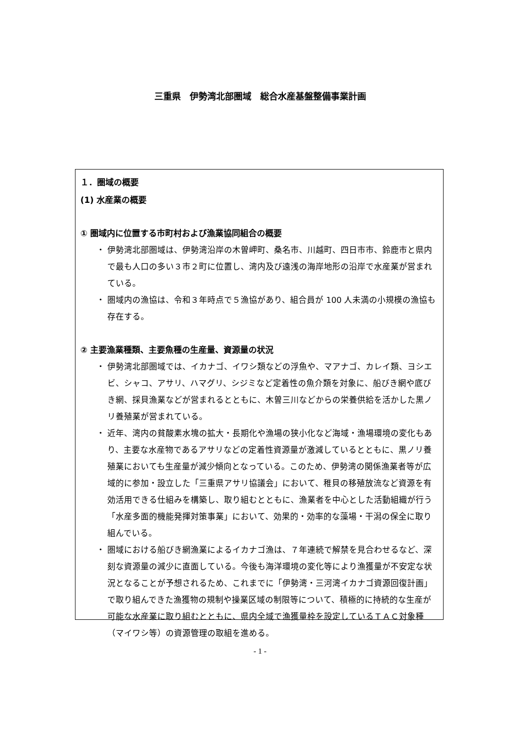三重県　伊勢湾北部圏域　総合水産基盤整備事業計画
１．圏域の概要
(1) 水産業の概要
① 圏域内に位置する市町村および漁業協同組合の概要
・ 伊勢湾北部圏域は、伊勢湾沿岸の木曽岬町、桑名市、川越町、四日市市、鈴鹿市と県内で最も人口の多い３市２町に位置し、湾内及び遠浅の海岸地形の沿岸で水産業が営まれている。
・ 圏域内の漁協は、令和３年時点で５漁協があり、組合員が 100 人未満の小規模の漁協も存在する。
② 主要漁業種類、主要魚種の生産量、資源量の状況
・ 伊勢湾北部圏域では、イカナゴ、イワシ類などの浮魚や、マアナゴ、カレイ類、ヨシエビ、シャコ、アサリ、ハマグリ、シジミなど定着性の魚介類を対象に、船びき網や底びき網、採貝漁業などが営まれるとともに、木曽三川などからの栄養供給を活かした黒ノリ養殖業が営まれている。
・ 近年、湾内の貧酸素水塊の拡大・長期化や漁場の狭小化など海域・漁場環境の変化もあり、主要な水産物であるアサリなどの定着性資源量が激減しているとともに、黒ノリ養殖業においても生産量が減少傾向となっている。このため、伊勢湾の関係漁業者等が広域的に参加・設立した「三重県アサリ協議会」において、稚貝の移殖放流など資源を有効活用できる仕組みを構築し、取り組むとともに、漁業者を中心とした活動組織が行う「水産多面的機能発揮対策事業」において、効果的・効率的な藻場・干潟の保全に取り組んでいる。
・ 圏域における船びき網漁業によるイカナゴ漁は、７年連続で解禁を見合わせるなど、深刻な資源量の減少に直面している。今後も海洋環境の変化等により漁獲量が不安定な状況となることが予想されるため、これまでに「伊勢湾・三河湾イカナゴ資源回復計画」で取り組んできた漁獲物の規制や操業区域の制限等について、積極的に持続的な生産が可能な水産業に取り組むとともに、県内全域で漁獲量枠を設定しているＴＡＣ対象種（マイワシ等）の資源管理の取組を進める。
- 1 -